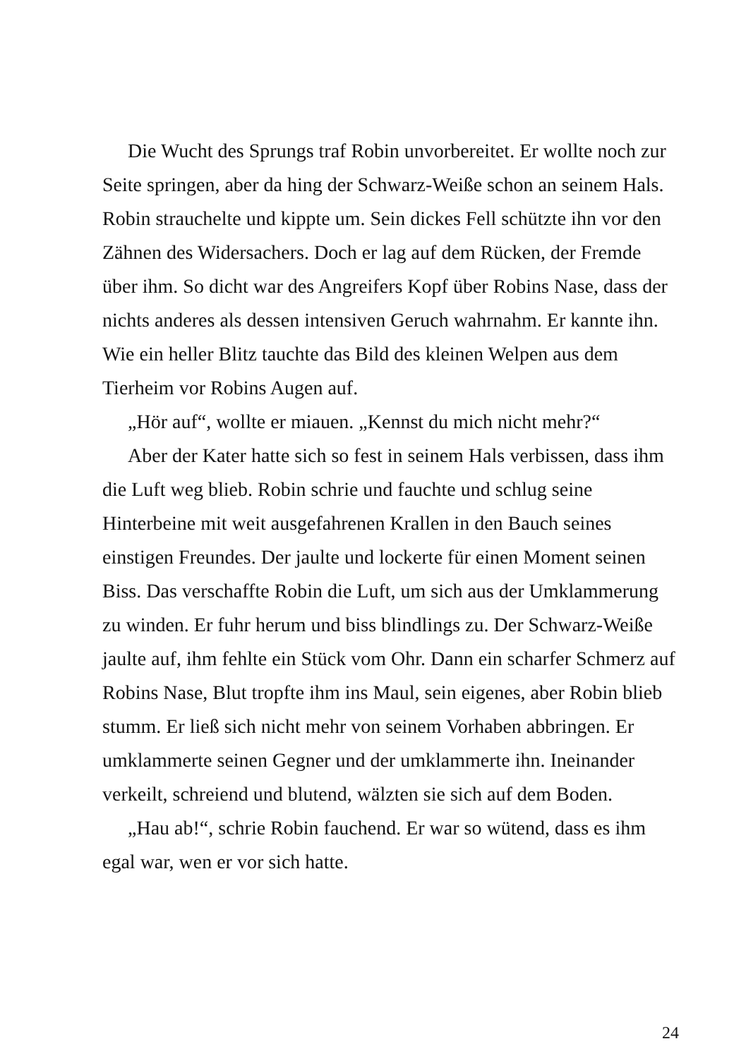Die Wucht des Sprungs traf Robin unvorbereitet. Er wollte noch zur Seite springen, aber da hing der Schwarz-Weiße schon an seinem Hals. Robin strauchelte und kippte um. Sein dickes Fell schützte ihn vor den Zähnen des Widersachers. Doch er lag auf dem Rücken, der Fremde über ihm. So dicht war des Angreifers Kopf über Robins Nase, dass der nichts anderes als dessen intensiven Geruch wahrnahm. Er kannte ihn. Wie ein heller Blitz tauchte das Bild des kleinen Welpen aus dem Tierheim vor Robins Augen auf.
„Hör auf“, wollte er miauen. „Kennst du mich nicht mehr?“
Aber der Kater hatte sich so fest in seinem Hals verbissen, dass ihm die Luft weg blieb. Robin schrie und fauchte und schlug seine Hinterbeine mit weit ausgefahrenen Krallen in den Bauch seines einstigen Freundes. Der jaulte und lockerte für einen Moment seinen Biss. Das verschaffte Robin die Luft, um sich aus der Umklammerung zu winden. Er fuhr herum und biss blindlings zu. Der Schwarz-Weiße jaulte auf, ihm fehlte ein Stück vom Ohr. Dann ein scharfer Schmerz auf Robins Nase, Blut tropfte ihm ins Maul, sein eigenes, aber Robin blieb stumm. Er ließ sich nicht mehr von seinem Vorhaben abbringen. Er umklammerte seinen Gegner und der umklammerte ihn. Ineinander verkeilt, schreiend und blutend, wälzten sie sich auf dem Boden.
„Hau ab!“, schrie Robin fauchend. Er war so wütend, dass es ihm egal war, wen er vor sich hatte.
24